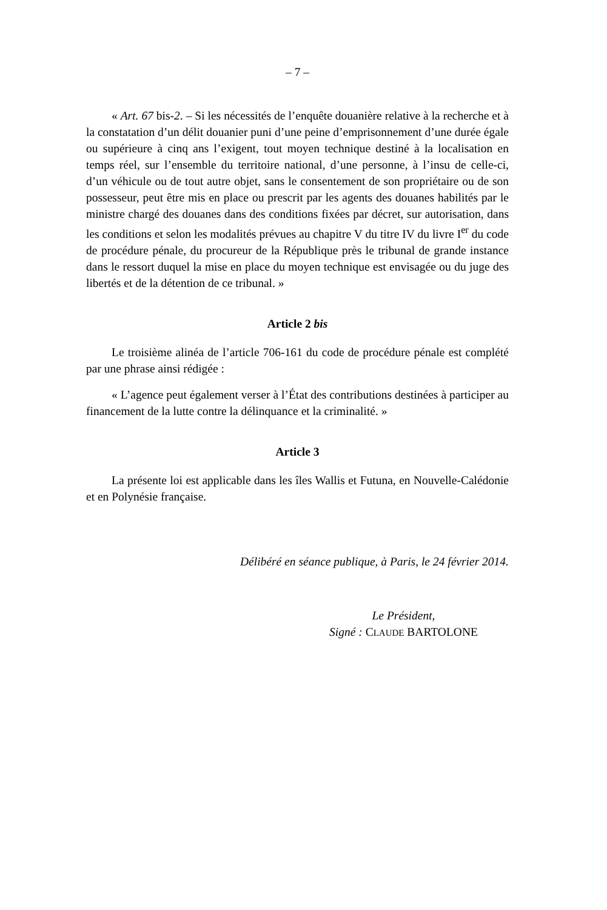– 7 –
« Art. 67 bis-2. – Si les nécessités de l’enquête douanière relative à la recherche et à la constatation d’un délit douanier puni d’une peine d’emprisonnement d’une durée égale ou supérieure à cinq ans l’exigent, tout moyen technique destiné à la localisation en temps réel, sur l’ensemble du territoire national, d’une personne, à l’insu de celle-ci, d’un véhicule ou de tout autre objet, sans le consentement de son propriétaire ou de son possesseur, peut être mis en place ou prescrit par les agents des douanes habilités par le ministre chargé des douanes dans des conditions fixées par décret, sur autorisation, dans les conditions et selon les modalités prévues au chapitre V du titre IV du livre I<sup>er</sup> du code de procédure pénale, du procureur de la République près le tribunal de grande instance dans le ressort duquel la mise en place du moyen technique est envisagée ou du juge des libertés et de la détention de ce tribunal. »
Article 2 bis
Le troisième alinéa de l’article 706-161 du code de procédure pénale est complété par une phrase ainsi rédigée :
« L’agence peut également verser à l’État des contributions destinées à participer au financement de la lutte contre la délinquance et la criminalité. »
Article 3
La présente loi est applicable dans les îles Wallis et Futuna, en Nouvelle-Calédonie et en Polynésie française.
Délibéré en séance publique, à Paris, le 24 février 2014.
Le Président,
Signé : CLAUDE BARTOLONE